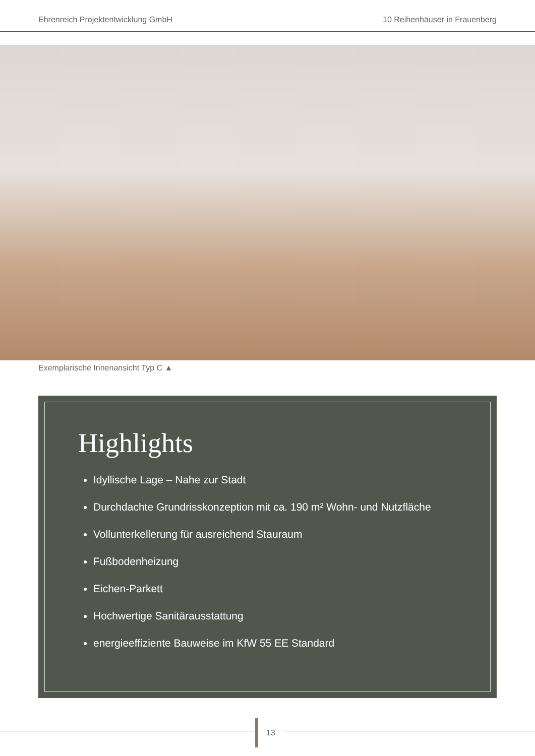Ehrenreich Projektentwicklung GmbH 10 Reihenhäuser in Frauenberg
Exemplarische Innenansicht Typ C ▲
Highlights
Idyllische Lage – Nahe zur Stadt
Durchdachte Grundrisskonzeption mit ca. 190 m² Wohn- und Nutzfläche
Vollunterkellerung für ausreichend Stauraum
Fußbodenheizung
Eichen-Parkett
Hochwertige Sanitärausstattung
energieeffiziente Bauweise im KfW 55 EE Standard
13